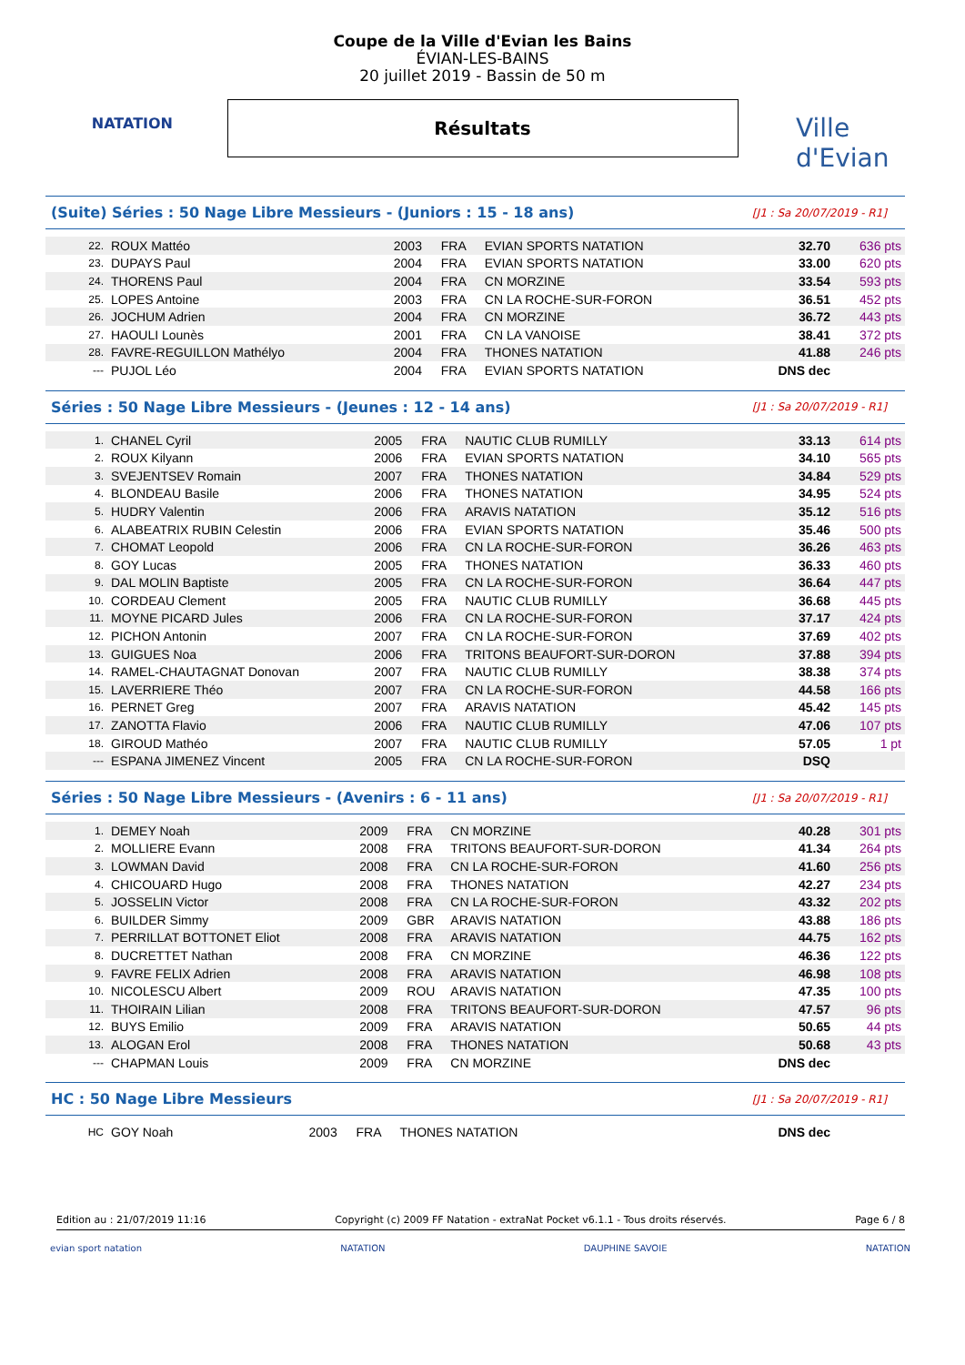NATATION
Ville d'Evian
Coupe de la Ville d'Evian les Bains
ÉVIAN-LES-BAINS
20 juillet 2019 - Bassin de 50 m
Résultats
(Suite) Séries : 50 Nage Libre Messieurs - (Juniors : 15 - 18 ans)
[J1 : Sa 20/07/2019 - R1]
| 22. | ROUX Mattéo | 2003 | FRA | EVIAN SPORTS NATATION | 32.70 | 636 pts |
| 23. | DUPAYS Paul | 2004 | FRA | EVIAN SPORTS NATATION | 33.00 | 620 pts |
| 24. | THORENS Paul | 2004 | FRA | CN MORZINE | 33.54 | 593 pts |
| 25. | LOPES Antoine | 2003 | FRA | CN LA ROCHE-SUR-FORON | 36.51 | 452 pts |
| 26. | JOCHUM Adrien | 2004 | FRA | CN MORZINE | 36.72 | 443 pts |
| 27. | HAOULI Lounès | 2001 | FRA | CN LA VANOISE | 38.41 | 372 pts |
| 28. | FAVRE-REGUILLON Mathélyo | 2004 | FRA | THONES NATATION | 41.88 | 246 pts |
| --- | PUJOL Léo | 2004 | FRA | EVIAN SPORTS NATATION | DNS dec | |
Séries : 50 Nage Libre Messieurs - (Jeunes : 12 - 14 ans)
[J1 : Sa 20/07/2019 - R1]
| 1. | CHANEL Cyril | 2005 | FRA | NAUTIC CLUB RUMILLY | 33.13 | 614 pts |
| 2. | ROUX Kilyann | 2006 | FRA | EVIAN SPORTS NATATION | 34.10 | 565 pts |
| 3. | SVEJENTSEV Romain | 2007 | FRA | THONES NATATION | 34.84 | 529 pts |
| 4. | BLONDEAU Basile | 2006 | FRA | THONES NATATION | 34.95 | 524 pts |
| 5. | HUDRY Valentin | 2006 | FRA | ARAVIS NATATION | 35.12 | 516 pts |
| 6. | ALABEATRIX RUBIN Celestin | 2006 | FRA | EVIAN SPORTS NATATION | 35.46 | 500 pts |
| 7. | CHOMAT Leopold | 2006 | FRA | CN LA ROCHE-SUR-FORON | 36.26 | 463 pts |
| 8. | GOY Lucas | 2005 | FRA | THONES NATATION | 36.33 | 460 pts |
| 9. | DAL MOLIN Baptiste | 2005 | FRA | CN LA ROCHE-SUR-FORON | 36.64 | 447 pts |
| 10. | CORDEAU Clement | 2005 | FRA | NAUTIC CLUB RUMILLY | 36.68 | 445 pts |
| 11. | MOYNE PICARD Jules | 2006 | FRA | CN LA ROCHE-SUR-FORON | 37.17 | 424 pts |
| 12. | PICHON Antonin | 2007 | FRA | CN LA ROCHE-SUR-FORON | 37.69 | 402 pts |
| 13. | GUIGUES Noa | 2006 | FRA | TRITONS BEAUFORT-SUR-DORON | 37.88 | 394 pts |
| 14. | RAMEL-CHAUTAGNAT Donovan | 2007 | FRA | NAUTIC CLUB RUMILLY | 38.38 | 374 pts |
| 15. | LAVERRIERE Théo | 2007 | FRA | CN LA ROCHE-SUR-FORON | 44.58 | 166 pts |
| 16. | PERNET Greg | 2007 | FRA | ARAVIS NATATION | 45.42 | 145 pts |
| 17. | ZANOTTA Flavio | 2006 | FRA | NAUTIC CLUB RUMILLY | 47.06 | 107 pts |
| 18. | GIROUD Mathéo | 2007 | FRA | NAUTIC CLUB RUMILLY | 57.05 | 1 pt |
| --- | ESPANA JIMENEZ Vincent | 2005 | FRA | CN LA ROCHE-SUR-FORON | DSQ | |
Séries : 50 Nage Libre Messieurs - (Avenirs : 6 - 11 ans)
[J1 : Sa 20/07/2019 - R1]
| 1. | DEMEY Noah | 2009 | FRA | CN MORZINE | 40.28 | 301 pts |
| 2. | MOLLIERE Evann | 2008 | FRA | TRITONS BEAUFORT-SUR-DORON | 41.34 | 264 pts |
| 3. | LOWMAN David | 2008 | FRA | CN LA ROCHE-SUR-FORON | 41.60 | 256 pts |
| 4. | CHICOUARD Hugo | 2008 | FRA | THONES NATATION | 42.27 | 234 pts |
| 5. | JOSSELIN Victor | 2008 | FRA | CN LA ROCHE-SUR-FORON | 43.32 | 202 pts |
| 6. | BUILDER Simmy | 2009 | GBR | ARAVIS NATATION | 43.88 | 186 pts |
| 7. | PERRILLAT BOTTONET Eliot | 2008 | FRA | ARAVIS NATATION | 44.75 | 162 pts |
| 8. | DUCRETTET Nathan | 2008 | FRA | CN MORZINE | 46.36 | 122 pts |
| 9. | FAVRE FELIX Adrien | 2008 | FRA | ARAVIS NATATION | 46.98 | 108 pts |
| 10. | NICOLESCU Albert | 2009 | ROU | ARAVIS NATATION | 47.35 | 100 pts |
| 11. | THOIRAIN Lilian | 2008 | FRA | TRITONS BEAUFORT-SUR-DORON | 47.57 | 96 pts |
| 12. | BUYS Emilio | 2009 | FRA | ARAVIS NATATION | 50.65 | 44 pts |
| 13. | ALOGAN Erol | 2008 | FRA | THONES NATATION | 50.68 | 43 pts |
| --- | CHAPMAN Louis | 2009 | FRA | CN MORZINE | DNS dec | |
HC : 50 Nage Libre Messieurs
[J1 : Sa 20/07/2019 - R1]
| HC | GOY Noah | 2003 | FRA | THONES NATATION | DNS dec | |
Edition au : 21/07/2019 11:16 Copyright (c) 2009 FF Natation - extraNat Pocket v6.1.1 - Tous droits réservés. Page 6 / 8
evian sport natation NATATION DAUPHINE SAVOIE NATATION